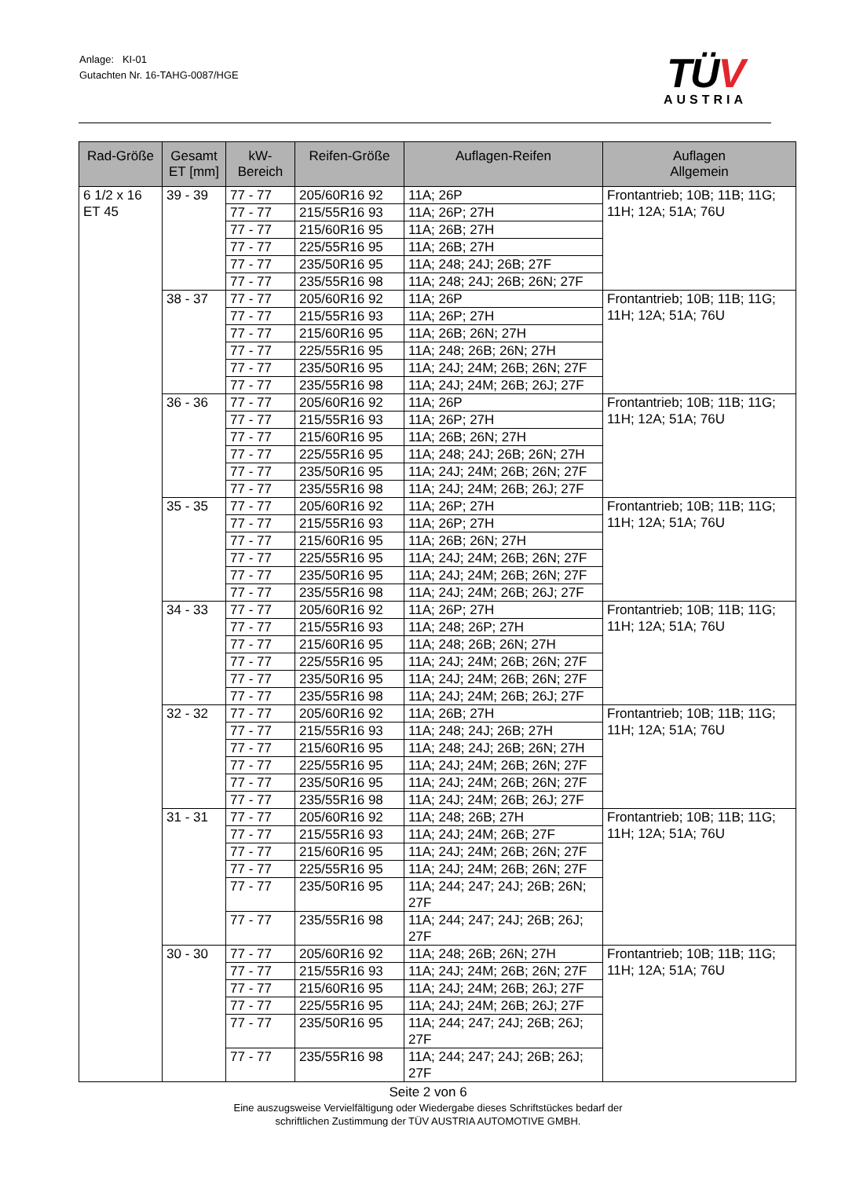Anlage: KI-01
Gutachten Nr. 16-TAHG-0087/HGE
TÜV
AUSTRIA
| Rad-Größe | Gesamt ET [mm] | kW- Bereich | Reifen-Größe | Auflagen-Reifen | Auflagen Allgemein |
| --- | --- | --- | --- | --- | --- |
| 6 1/2 x 16 ET 45 | 39 - 39 | 77 - 77 | 205/60R16 92 | 11A; 26P | Frontantrieb; 10B; 11B; 11G; 11H; 12A; 51A; 76U |
| | | 77 - 77 | 215/55R16 93 | 11A; 26P; 27H | |
| | | 77 - 77 | 215/60R16 95 | 11A; 26B; 27H | |
| | | 77 - 77 | 225/55R16 95 | 11A; 26B; 27H | |
| | | 77 - 77 | 235/50R16 95 | 11A; 248; 24J; 26B; 27F | |
| | | 77 - 77 | 235/55R16 98 | 11A; 248; 24J; 26B; 26N; 27F | |
| | 38 - 37 | 77 - 77 | 205/60R16 92 | 11A; 26P | Frontantrieb; 10B; 11B; 11G; 11H; 12A; 51A; 76U |
| | | 77 - 77 | 215/55R16 93 | 11A; 26P; 27H | |
| | | 77 - 77 | 215/60R16 95 | 11A; 26B; 26N; 27H | |
| | | 77 - 77 | 225/55R16 95 | 11A; 248; 26B; 26N; 27H | |
| | | 77 - 77 | 235/50R16 95 | 11A; 24J; 24M; 26B; 26N; 27F | |
| | | 77 - 77 | 235/55R16 98 | 11A; 24J; 24M; 26B; 26J; 27F | |
| | 36 - 36 | 77 - 77 | 205/60R16 92 | 11A; 26P | Frontantrieb; 10B; 11B; 11G; 11H; 12A; 51A; 76U |
| | | 77 - 77 | 215/55R16 93 | 11A; 26P; 27H | |
| | | 77 - 77 | 215/60R16 95 | 11A; 26B; 26N; 27H | |
| | | 77 - 77 | 225/55R16 95 | 11A; 248; 24J; 26B; 26N; 27H | |
| | | 77 - 77 | 235/50R16 95 | 11A; 24J; 24M; 26B; 26N; 27F | |
| | | 77 - 77 | 235/55R16 98 | 11A; 24J; 24M; 26B; 26J; 27F | |
| | 35 - 35 | 77 - 77 | 205/60R16 92 | 11A; 26P; 27H | Frontantrieb; 10B; 11B; 11G; 11H; 12A; 51A; 76U |
| | | 77 - 77 | 215/55R16 93 | 11A; 26P; 27H | |
| | | 77 - 77 | 215/60R16 95 | 11A; 26B; 26N; 27H | |
| | | 77 - 77 | 225/55R16 95 | 11A; 24J; 24M; 26B; 26N; 27F | |
| | | 77 - 77 | 235/50R16 95 | 11A; 24J; 24M; 26B; 26N; 27F | |
| | | 77 - 77 | 235/55R16 98 | 11A; 24J; 24M; 26B; 26J; 27F | |
| | 34 - 33 | 77 - 77 | 205/60R16 92 | 11A; 26P; 27H | Frontantrieb; 10B; 11B; 11G; 11H; 12A; 51A; 76U |
| | | 77 - 77 | 215/55R16 93 | 11A; 248; 26P; 27H | |
| | | 77 - 77 | 215/60R16 95 | 11A; 248; 26B; 26N; 27H | |
| | | 77 - 77 | 225/55R16 95 | 11A; 24J; 24M; 26B; 26N; 27F | |
| | | 77 - 77 | 235/50R16 95 | 11A; 24J; 24M; 26B; 26N; 27F | |
| | | 77 - 77 | 235/55R16 98 | 11A; 24J; 24M; 26B; 26J; 27F | |
| | 32 - 32 | 77 - 77 | 205/60R16 92 | 11A; 26B; 27H | Frontantrieb; 10B; 11B; 11G; 11H; 12A; 51A; 76U |
| | | 77 - 77 | 215/55R16 93 | 11A; 248; 24J; 26B; 27H | |
| | | 77 - 77 | 215/60R16 95 | 11A; 248; 24J; 26B; 26N; 27H | |
| | | 77 - 77 | 225/55R16 95 | 11A; 24J; 24M; 26B; 26N; 27F | |
| | | 77 - 77 | 235/50R16 95 | 11A; 24J; 24M; 26B; 26N; 27F | |
| | | 77 - 77 | 235/55R16 98 | 11A; 24J; 24M; 26B; 26J; 27F | |
| | 31 - 31 | 77 - 77 | 205/60R16 92 | 11A; 248; 26B; 27H | Frontantrieb; 10B; 11B; 11G; 11H; 12A; 51A; 76U |
| | | 77 - 77 | 215/55R16 93 | 11A; 24J; 24M; 26B; 27F | |
| | | 77 - 77 | 215/60R16 95 | 11A; 24J; 24M; 26B; 26N; 27F | |
| | | 77 - 77 | 225/55R16 95 | 11A; 24J; 24M; 26B; 26N; 27F | |
| | | 77 - 77 | 235/50R16 95 | 11A; 244; 247; 24J; 26B; 26N; 27F | |
| | | 77 - 77 | 235/55R16 98 | 11A; 244; 247; 24J; 26B; 26J; 27F | |
| | 30 - 30 | 77 - 77 | 205/60R16 92 | 11A; 248; 26B; 26N; 27H | Frontantrieb; 10B; 11B; 11G; 11H; 12A; 51A; 76U |
| | | 77 - 77 | 215/55R16 93 | 11A; 24J; 24M; 26B; 26N; 27F | |
| | | 77 - 77 | 215/60R16 95 | 11A; 24J; 24M; 26B; 26J; 27F | |
| | | 77 - 77 | 225/55R16 95 | 11A; 24J; 24M; 26B; 26J; 27F | |
| | | 77 - 77 | 235/50R16 95 | 11A; 244; 247; 24J; 26B; 26J; 27F | |
| | | 77 - 77 | 235/55R16 98 | 11A; 244; 247; 24J; 26B; 26J; 27F | |
Seite 2 von 6
Eine auszugsweise Vervielfältigung oder Wiedergabe dieses Schriftstückes bedarf der
schriftlichen Zustimmung der TÜV AUSTRIA AUTOMOTIVE GMBH.